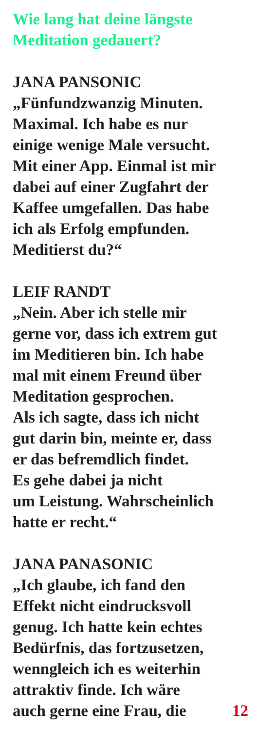Wie lang hat deine längste
Meditation gedauert?
JANA PANSONIC
„Fünfundzwanzig Minuten.
Maximal. Ich habe es nur
einige wenige Male versucht.
Mit einer App. Einmal ist mir
dabei auf einer Zugfahrt der
Kaffee umgefallen. Das habe
ich als Erfolg empfunden.
Meditierst du?“
LEIF RANDT
„Nein. Aber ich stelle mir
gerne vor, dass ich extrem gut
im Meditieren bin. Ich habe
mal mit einem Freund über
Meditation gesprochen.
Als ich sagte, dass ich nicht
gut darin bin, meinte er, dass
er das befremdlich findet.
Es gehe dabei ja nicht
um Leistung. Wahrscheinlich
hatte er recht.“
JANA PANASONIC
„Ich glaube, ich fand den
Effekt nicht eindrucksvoll
genug. Ich hatte kein echtes
Bedürfnis, das fortzusetzen,
wenngleich ich es weiterhin
attraktiv finde. Ich wäre
auch gerne eine Frau, die 12